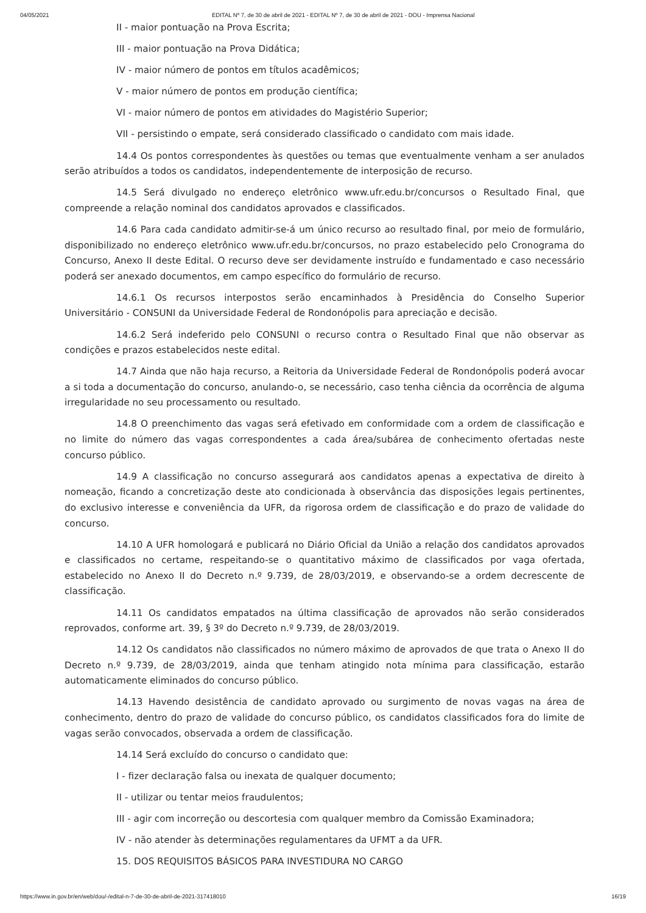04/05/2021 EDITAL Nº 7, de 30 de abril de 2021 - EDITAL Nº 7, de 30 de abril de 2021 - DOU - Imprensa Nacional
II - maior pontuação na Prova Escrita;
III - maior pontuação na Prova Didática;
IV - maior número de pontos em títulos acadêmicos;
V - maior número de pontos em produção científica;
VI - maior número de pontos em atividades do Magistério Superior;
VII - persistindo o empate, será considerado classificado o candidato com mais idade.
14.4 Os pontos correspondentes às questões ou temas que eventualmente venham a ser anulados serão atribuídos a todos os candidatos, independentemente de interposição de recurso.
14.5 Será divulgado no endereço eletrônico www.ufr.edu.br/concursos o Resultado Final, que compreende a relação nominal dos candidatos aprovados e classificados.
14.6 Para cada candidato admitir-se-á um único recurso ao resultado final, por meio de formulário, disponibilizado no endereço eletrônico www.ufr.edu.br/concursos, no prazo estabelecido pelo Cronograma do Concurso, Anexo II deste Edital. O recurso deve ser devidamente instruído e fundamentado e caso necessário poderá ser anexado documentos, em campo específico do formulário de recurso.
14.6.1 Os recursos interpostos serão encaminhados à Presidência do Conselho Superior Universitário - CONSUNI da Universidade Federal de Rondonópolis para apreciação e decisão.
14.6.2 Será indeferido pelo CONSUNI o recurso contra o Resultado Final que não observar as condições e prazos estabelecidos neste edital.
14.7 Ainda que não haja recurso, a Reitoria da Universidade Federal de Rondonópolis poderá avocar a si toda a documentação do concurso, anulando-o, se necessário, caso tenha ciência da ocorrência de alguma irregularidade no seu processamento ou resultado.
14.8 O preenchimento das vagas será efetivado em conformidade com a ordem de classificação e no limite do número das vagas correspondentes a cada área/subárea de conhecimento ofertadas neste concurso público.
14.9 A classificação no concurso assegurará aos candidatos apenas a expectativa de direito à nomeação, ficando a concretização deste ato condicionada à observância das disposições legais pertinentes, do exclusivo interesse e conveniência da UFR, da rigorosa ordem de classificação e do prazo de validade do concurso.
14.10 A UFR homologará e publicará no Diário Oficial da União a relação dos candidatos aprovados e classificados no certame, respeitando-se o quantitativo máximo de classificados por vaga ofertada, estabelecido no Anexo II do Decreto n.º 9.739, de 28/03/2019, e observando-se a ordem decrescente de classificação.
14.11 Os candidatos empatados na última classificação de aprovados não serão considerados reprovados, conforme art. 39, § 3º do Decreto n.º 9.739, de 28/03/2019.
14.12 Os candidatos não classificados no número máximo de aprovados de que trata o Anexo II do Decreto n.º 9.739, de 28/03/2019, ainda que tenham atingido nota mínima para classificação, estarão automaticamente eliminados do concurso público.
14.13 Havendo desistência de candidato aprovado ou surgimento de novas vagas na área de conhecimento, dentro do prazo de validade do concurso público, os candidatos classificados fora do limite de vagas serão convocados, observada a ordem de classificação.
14.14 Será excluído do concurso o candidato que:
I - fizer declaração falsa ou inexata de qualquer documento;
II - utilizar ou tentar meios fraudulentos;
III - agir com incorreção ou descortesia com qualquer membro da Comissão Examinadora;
IV - não atender às determinações regulamentares da UFMT a da UFR.
15. DOS REQUISITOS BÁSICOS PARA INVESTIDURA NO CARGO
https://www.in.gov.br/en/web/dou/-/edital-n-7-de-30-de-abril-de-2021-317418010 16/19